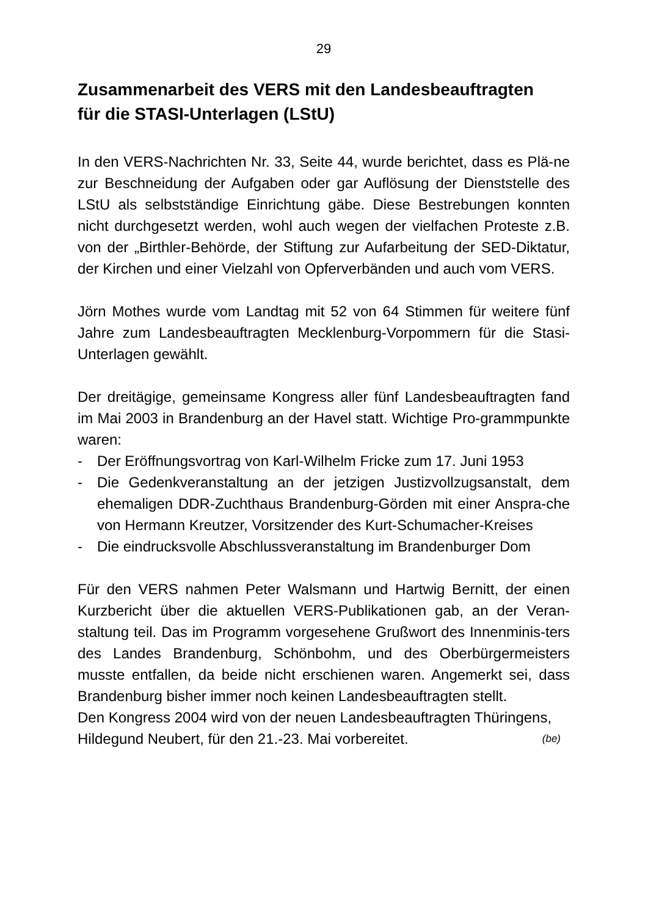29
Zusammenarbeit des VERS mit den Landesbeauftragten
für die STASI-Unterlagen (LStU)
In den VERS-Nachrichten Nr. 33, Seite 44, wurde berichtet, dass es Plä-ne zur Beschneidung der Aufgaben oder gar Auflösung der Dienststelle des LStU als selbstständige Einrichtung gäbe. Diese Bestrebungen konnten nicht durchgesetzt werden, wohl auch wegen der vielfachen Proteste z.B. von der „Birthler-Behörde, der Stiftung zur Aufarbeitung der SED-Diktatur, der Kirchen und einer Vielzahl von Opferverbänden und auch vom VERS.
Jörn Mothes wurde vom Landtag mit 52 von 64 Stimmen für weitere fünf Jahre zum Landesbeauftragten Mecklenburg-Vorpommern für die Stasi-Unterlagen gewählt.
Der dreitägige, gemeinsame Kongress aller fünf Landesbeauftragten fand im Mai 2003 in Brandenburg an der Havel statt. Wichtige Pro-grammpunkte waren:
- Der Eröffnungsvortrag von Karl-Wilhelm Fricke zum 17. Juni 1953
- Die Gedenkveranstaltung an der jetzigen Justizvollzugsanstalt, dem ehemaligen DDR-Zuchthaus Brandenburg-Görden mit einer Anspra-che von Hermann Kreutzer, Vorsitzender des Kurt-Schumacher-Kreises
- Die eindrucksvolle Abschlussveranstaltung im Brandenburger Dom
Für den VERS nahmen Peter Walsmann und Hartwig Bernitt, der einen Kurzbericht über die aktuellen VERS-Publikationen gab, an der Veran-staltung teil. Das im Programm vorgesehene Grußwort des Innenminis-ters des Landes Brandenburg, Schönbohm, und des Oberbürgermeisters musste entfallen, da beide nicht erschienen waren. Angemerkt sei, dass Brandenburg bisher immer noch keinen Landesbeauftragten stellt.
Den Kongress 2004 wird von der neuen Landesbeauftragten Thüringens, Hildegund Neubert, für den 21.-23. Mai vorbereitet. (be)